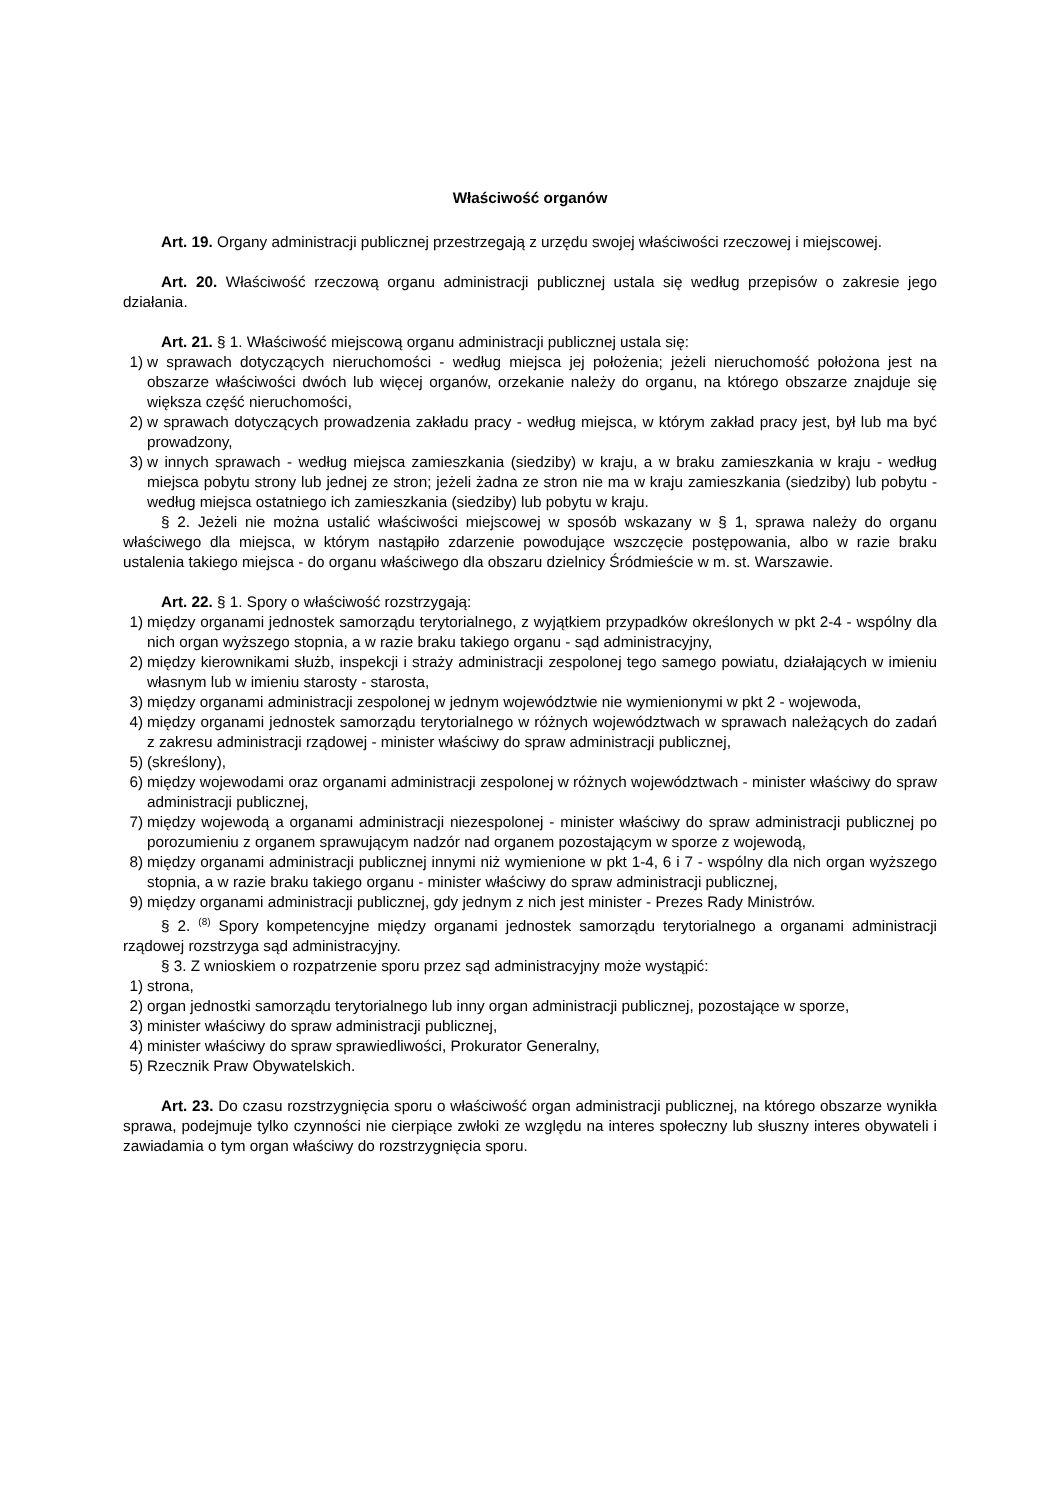Właściwość organów
Art. 19. Organy administracji publicznej przestrzegają z urzędu swojej właściwości rzeczowej i miejscowej.
Art. 20. Właściwość rzeczową organu administracji publicznej ustala się według przepisów o zakresie jego działania.
Art. 21. § 1. Właściwość miejscową organu administracji publicznej ustala się:
1) w sprawach dotyczących nieruchomości - według miejsca jej położenia; jeżeli nieruchomość położona jest na obszarze właściwości dwóch lub więcej organów, orzekanie należy do organu, na którego obszarze znajduje się większa część nieruchomości,
2) w sprawach dotyczących prowadzenia zakładu pracy - według miejsca, w którym zakład pracy jest, był lub ma być prowadzony,
3) w innych sprawach - według miejsca zamieszkania (siedziby) w kraju, a w braku zamieszkania w kraju - według miejsca pobytu strony lub jednej ze stron; jeżeli żadna ze stron nie ma w kraju zamieszkania (siedziby) lub pobytu - według miejsca ostatniego ich zamieszkania (siedziby) lub pobytu w kraju.
§ 2. Jeżeli nie można ustalić właściwości miejscowej w sposób wskazany w § 1, sprawa należy do organu właściwego dla miejsca, w którym nastąpiło zdarzenie powodujące wszczęcie postępowania, albo w razie braku ustalenia takiego miejsca - do organu właściwego dla obszaru dzielnicy Śródmieście w m. st. Warszawie.
Art. 22. § 1. Spory o właściwość rozstrzygają:
1) między organami jednostek samorządu terytorialnego, z wyjątkiem przypadków określonych w pkt 2-4 - wspólny dla nich organ wyższego stopnia, a w razie braku takiego organu - sąd administracyjny,
2) między kierownikami służb, inspekcji i straży administracji zespolonej tego samego powiatu, działających w imieniu własnym lub w imieniu starosty - starosta,
3) między organami administracji zespolonej w jednym województwie nie wymienionymi w pkt 2 - wojewoda,
4) między organami jednostek samorządu terytorialnego w różnych województwach w sprawach należących do zadań z zakresu administracji rządowej - minister właściwy do spraw administracji publicznej,
5) (skreślony),
6) między wojewodami oraz organami administracji zespolonej w różnych województwach - minister właściwy do spraw administracji publicznej,
7) między wojewodą a organami administracji niezespolonej - minister właściwy do spraw administracji publicznej po porozumieniu z organem sprawującym nadzór nad organem pozostającym w sporze z wojewodą,
8) między organami administracji publicznej innymi niż wymienione w pkt 1-4, 6 i 7 - wspólny dla nich organ wyższego stopnia, a w razie braku takiego organu - minister właściwy do spraw administracji publicznej,
9) między organami administracji publicznej, gdy jednym z nich jest minister - Prezes Rady Ministrów.
§ 2. <sup>(8)</sup> Spory kompetencyjne między organami jednostek samorządu terytorialnego a organami administracji rządowej rozstrzyga sąd administracyjny.
§ 3. Z wnioskiem o rozpatrzenie sporu przez sąd administracyjny może wystąpić:
1) strona,
2) organ jednostki samorządu terytorialnego lub inny organ administracji publicznej, pozostające w sporze,
3) minister właściwy do spraw administracji publicznej,
4) minister właściwy do spraw sprawiedliwości, Prokurator Generalny,
5) Rzecznik Praw Obywatelskich.
Art. 23. Do czasu rozstrzygnięcia sporu o właściwość organ administracji publicznej, na którego obszarze wynikła sprawa, podejmuje tylko czynności nie cierpiące zwłoki ze względu na interes społeczny lub słuszny interes obywateli i zawiadamia o tym organ właściwy do rozstrzygnięcia sporu.